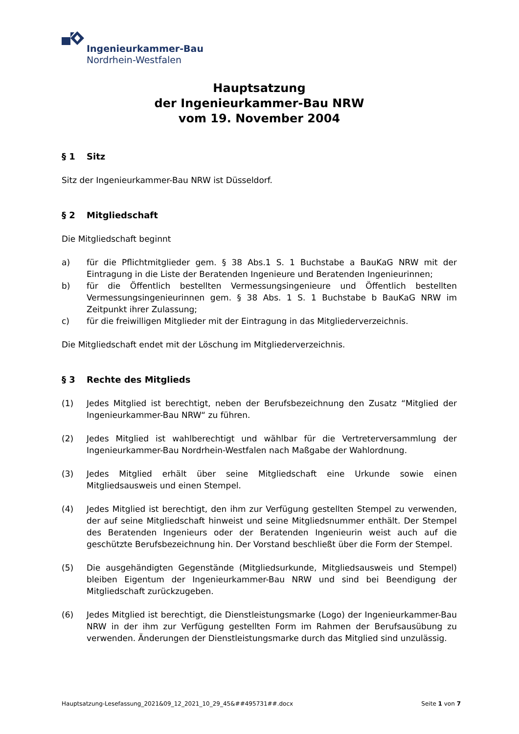Ingenieurkammer-Bau
Nordrhein-Westfalen
Hauptsatzung
der Ingenieurkammer-Bau NRW
vom 19. November 2004
§ 1 Sitz
Sitz der Ingenieurkammer-Bau NRW ist Düsseldorf.
§ 2 Mitgliedschaft
Die Mitgliedschaft beginnt
a) für die Pflichtmitglieder gem. § 38 Abs.1 S. 1 Buchstabe a BauKaG NRW mit der Eintragung in die Liste der Beratenden Ingenieure und Beratenden Ingenieurinnen;
b) für die Öffentlich bestellten Vermessungsingenieure und Öffentlich bestellten Vermessungsingenieurinnen gem. § 38 Abs. 1 S. 1 Buchstabe b BauKaG NRW im Zeitpunkt ihrer Zulassung;
c) für die freiwilligen Mitglieder mit der Eintragung in das Mitgliederverzeichnis.
Die Mitgliedschaft endet mit der Löschung im Mitgliederverzeichnis.
§ 3 Rechte des Mitglieds
(1) Jedes Mitglied ist berechtigt, neben der Berufsbezeichnung den Zusatz “Mitglied der Ingenieurkammer-Bau NRW“ zu führen.
(2) Jedes Mitglied ist wahlberechtigt und wählbar für die Vertreterversammlung der Ingenieurkammer-Bau Nordrhein-Westfalen nach Maßgabe der Wahlordnung.
(3) Jedes Mitglied erhält über seine Mitgliedschaft eine Urkunde sowie einen Mitgliedsausweis und einen Stempel.
(4) Jedes Mitglied ist berechtigt, den ihm zur Verfügung gestellten Stempel zu verwenden, der auf seine Mitgliedschaft hinweist und seine Mitgliedsnummer enthält. Der Stempel des Beratenden Ingenieurs oder der Beratenden Ingenieurin weist auch auf die geschützte Berufsbezeichnung hin. Der Vorstand beschließt über die Form der Stempel.
(5) Die ausgehändigten Gegenstände (Mitgliedsurkunde, Mitgliedsausweis und Stempel) bleiben Eigentum der Ingenieurkammer-Bau NRW und sind bei Beendigung der Mitgliedschaft zurückzugeben.
(6) Jedes Mitglied ist berechtigt, die Dienstleistungsmarke (Logo) der Ingenieurkammer-Bau NRW in der ihm zur Verfügung gestellten Form im Rahmen der Berufsausübung zu verwenden. Änderungen der Dienstleistungsmarke durch das Mitglied sind unzulässig.
Hauptsatzung-Lesefassung_2021&09_12_2021_10_29_45&##495731##.docx Seite 1 von 7